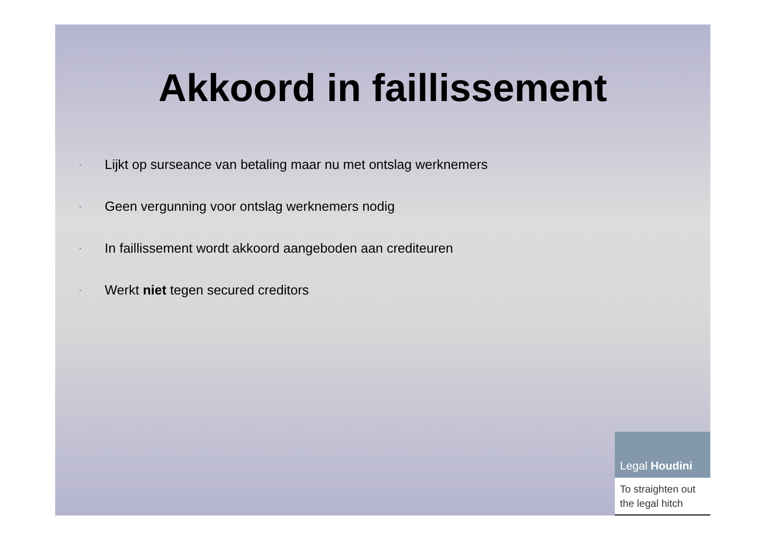Akkoord in faillissement
- Lijkt op surseance van betaling maar nu met ontslag werknemers
- Geen vergunning voor ontslag werknemers nodig
- In faillissement wordt akkoord aangeboden aan crediteuren
- Werkt niet tegen secured creditors
Legal Houdini
To straighten out the legal hitch